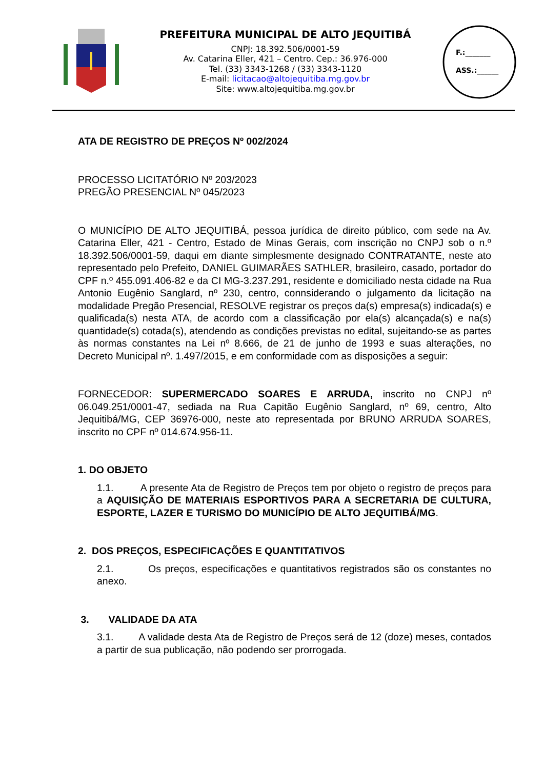PREFEITURA MUNICIPAL DE ALTO JEQUITIBÁ
CNPJ: 18.392.506/0001-59
Av. Catarina Eller, 421 – Centro. Cep.: 36.976-000
Tel. (33) 3343-1268 / (33) 3343-1120
E-mail: licitacao@altojequitiba.mg.gov.br
Site: www.altojequitiba.mg.gov.br
F.:_______
ASS.:______
ATA DE REGISTRO DE PREÇOS Nº 002/2024
PROCESSO LICITATÓRIO Nº 203/2023
PREGÃO PRESENCIAL Nº 045/2023
O MUNICÍPIO DE ALTO JEQUITIBÁ, pessoa jurídica de direito público, com sede na Av. Catarina Eller, 421 - Centro, Estado de Minas Gerais, com inscrição no CNPJ sob o n.º 18.392.506/0001-59, daqui em diante simplesmente designado CONTRATANTE, neste ato representado pelo Prefeito, DANIEL GUIMARÃES SATHLER, brasileiro, casado, portador do CPF n.º 455.091.406-82 e da CI MG-3.237.291, residente e domiciliado nesta cidade na Rua Antonio Eugênio Sanglard, nº 230, centro, connsiderando o julgamento da licitação na modalidade Pregão Presencial, RESOLVE registrar os preços da(s) empresa(s) indicada(s) e qualificada(s) nesta ATA, de acordo com a classificação por ela(s) alcançada(s) e na(s) quantidade(s) cotada(s), atendendo as condições previstas no edital, sujeitando-se as partes às normas constantes na Lei nº 8.666, de 21 de junho de 1993 e suas alterações, no Decreto Municipal nº. 1.497/2015, e em conformidade com as disposições a seguir:
FORNECEDOR: SUPERMERCADO SOARES E ARRUDA, inscrito no CNPJ nº 06.049.251/0001-47, sediada na Rua Capitão Eugênio Sanglard, nº 69, centro, Alto Jequitibá/MG, CEP 36976-000, neste ato representada por BRUNO ARRUDA SOARES, inscrito no CPF nº 014.674.956-11.
1. DO OBJETO
1.1. A presente Ata de Registro de Preços tem por objeto o registro de preços para a AQUISIÇÃO DE MATERIAIS ESPORTIVOS PARA A SECRETARIA DE CULTURA, ESPORTE, LAZER E TURISMO DO MUNICÍPIO DE ALTO JEQUITIBÁ/MG.
2. DOS PREÇOS, ESPECIFICAÇÕES E QUANTITATIVOS
2.1. Os preços, especificações e quantitativos registrados são os constantes no anexo.
3. VALIDADE DA ATA
3.1. A validade desta Ata de Registro de Preços será de 12 (doze) meses, contados a partir de sua publicação, não podendo ser prorrogada.